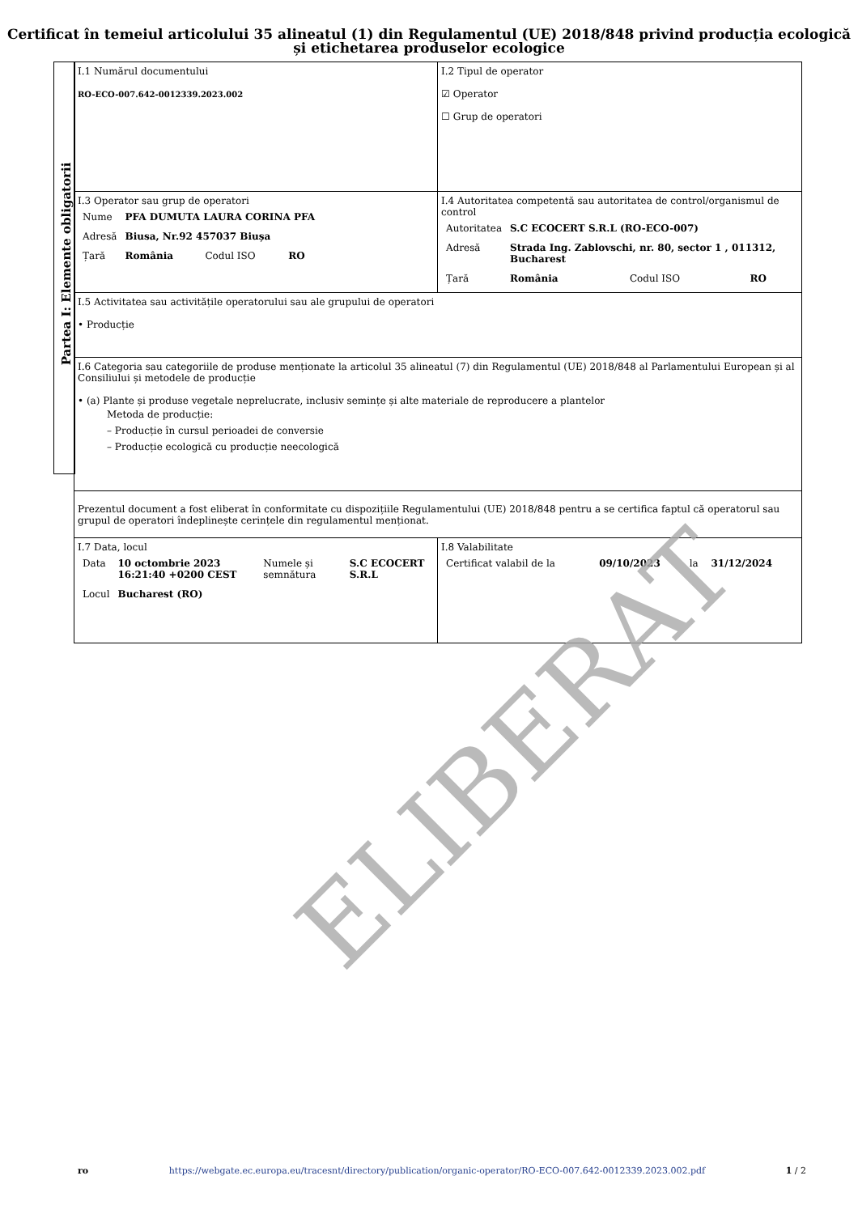Certificat în temeiul articolului 35 alineatul (1) din Regulamentul (UE) 2018/848 privind producția ecologică și etichetarea produselor ecologice
Partea I: Elemente obligatorii
| I.1 Numărul documentului RO-ECO-007.642-0012339.2023.002 | I.2 Tipul de operator ☑ Operator ☐ Grup de operatori |
| I.3 Operator sau grup de operatori / Nume / PFA DUMUTA LAURA CORINA PFA / / / / Adresă / Biusa, Nr.92 457037 Biușa / / / / Țară / România / Codul ISO / RO / | I.4 Autoritatea competentă sau autoritatea de control/organismul de control / Autoritatea / S.C ECOCERT S.R.L (RO-ECO-007) / / / / Adresă / Strada Ing. Zablovschi, nr. 80, sector 1 , 011312, Bucharest / / / / Țară / România / Codul ISO / RO / |
| I.5 Activitatea sau activitățile operatorului sau ale grupului de operatori • Producție | |
| I.6 Categoria sau categoriile de produse menționate la articolul 35 alineatul (7) din Regulamentul (UE) 2018/848 al Parlamentului European și al Consiliului și metodele de producție • (a) Plante și produse vegetale neprelucrate, inclusiv semințe și alte materiale de reproducere a plantelor Metoda de producție: – Producție în cursul perioadei de conversie – Producție ecologică cu producție neecologică | |
| Prezentul document a fost eliberat în conformitate cu dispozițiile Regulamentului (UE) 2018/848 pentru a se certifica faptul că operatorul sau grupul de operatori îndeplinește cerințele din regulamentul menționat. | |
| I.7 Data, locul / Data / 10 octombrie 2023 16:21:40 +0200 CEST / Numele și semnătura / S.C ECOCERT S.R.L / / Locul / Bucharest (RO) / / / | I.8 Valabilitate / Certificat valabil de la / 09/10/2023 / la / 31/12/2024 / |
ELIBERAT
ro https://webgate.ec.europa.eu/tracesnt/directory/publication/organic-operator/RO-ECO-007.642-0012339.2023.002.pdf 1 / 2